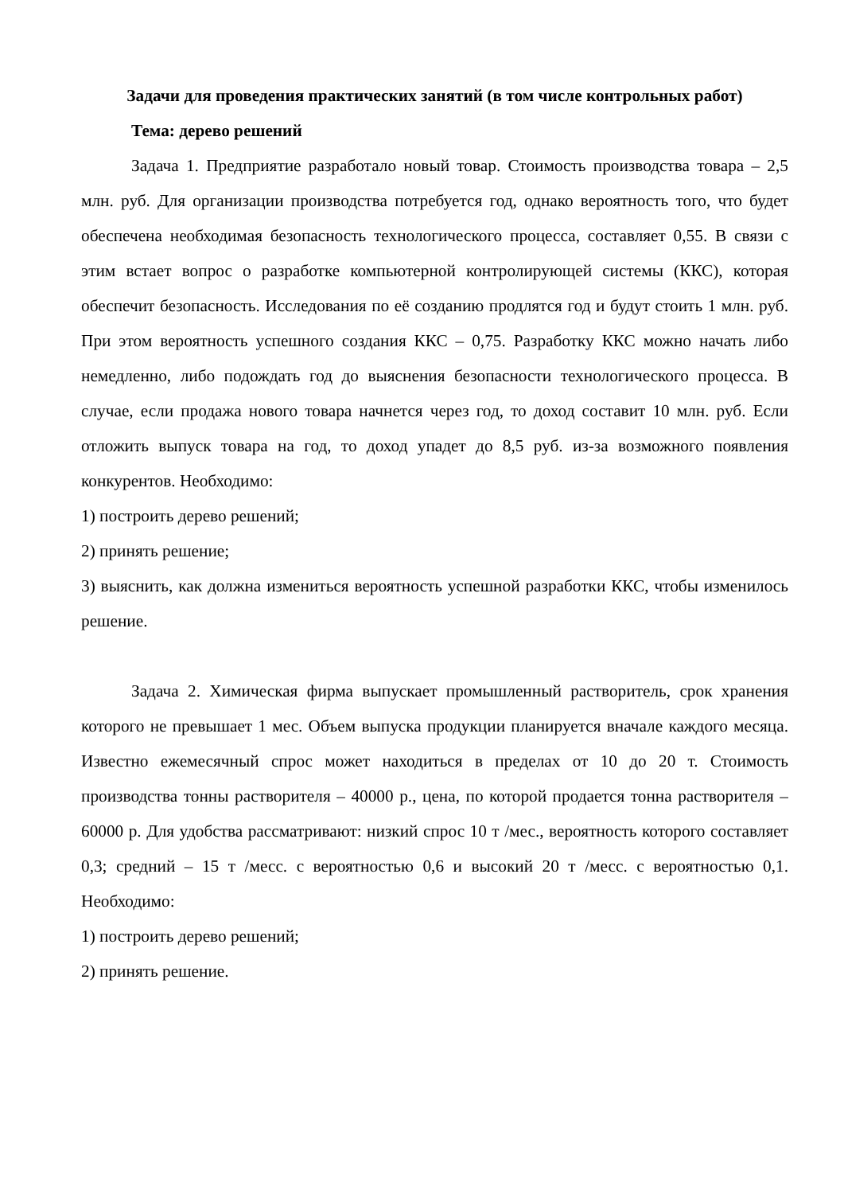Задачи для проведения практических занятий (в том числе контрольных работ)
Тема: дерево решений
Задача 1. Предприятие разработало новый товар. Стоимость производства товара – 2,5 млн. руб. Для организации производства потребуется год, однако вероятность того, что будет обеспечена необходимая безопасность технологического процесса, составляет 0,55. В связи с этим встает вопрос о разработке компьютерной контролирующей системы (ККС), которая обеспечит безопасность. Исследования по её созданию продлятся год и будут стоить 1 млн. руб. При этом вероятность успешного создания ККС – 0,75. Разработку ККС можно начать либо немедленно, либо подождать год до выяснения безопасности технологического процесса. В случае, если продажа нового товара начнется через год, то доход составит 10 млн. руб. Если отложить выпуск товара на год, то доход упадет до 8,5 руб. из-за возможного появления конкурентов. Необходимо:
1) построить дерево решений;
2) принять решение;
3) выяснить, как должна измениться вероятность успешной разработки ККС, чтобы изменилось решение.
Задача 2. Химическая фирма выпускает промышленный растворитель, срок хранения которого не превышает 1 мес. Объем выпуска продукции планируется вначале каждого месяца. Известно ежемесячный спрос может находиться в пределах от 10 до 20 т. Стоимость производства тонны растворителя – 40000 р., цена, по которой продается тонна растворителя – 60000 р. Для удобства рассматривают: низкий спрос 10 т /мес., вероятность которого составляет 0,3; средний – 15 т /месс. с вероятностью 0,6 и высокий 20 т /месс. с вероятностью 0,1. Необходимо:
1) построить дерево решений;
2) принять решение.